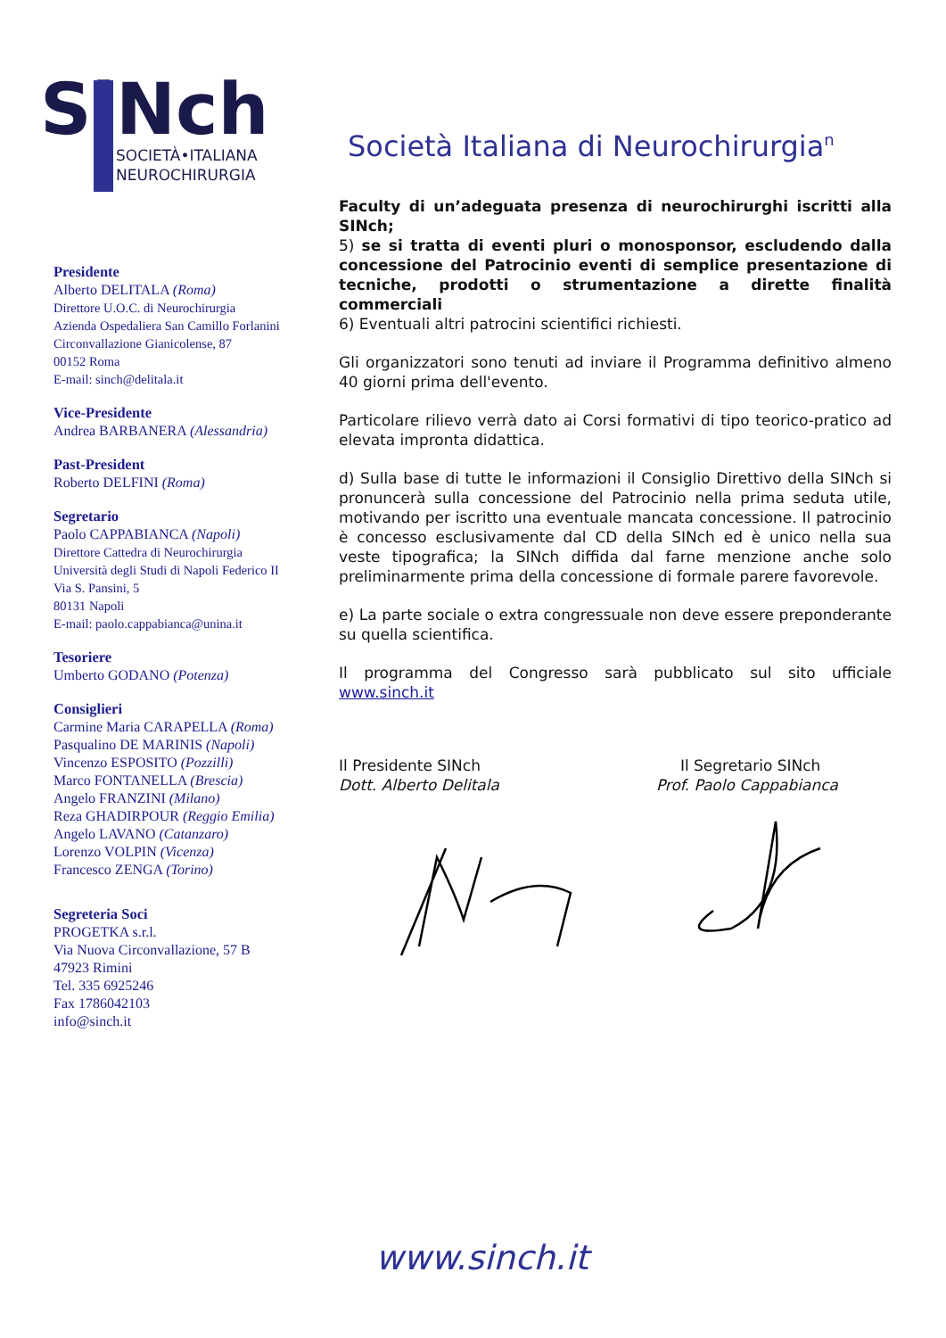SiNch
SOCIETÀ•ITALIANA
NEUROCHIRURGIA
Società Italiana di Neurochirurgia<sup>n</sup>
Presidente
Alberto DELITALA (Roma)
Direttore U.O.C. di Neurochirurgia
Azienda Ospedaliera San Camillo Forlanini
Circonvallazione Gianicolense, 87
00152 Roma
E-mail: sinch@delitala.it
Vice-Presidente
Andrea BARBANERA (Alessandria)
Past-President
Roberto DELFINI (Roma)
Segretario
Paolo CAPPABIANCA (Napoli)
Direttore Cattedra di Neurochirurgia
Università degli Studi di Napoli Federico II
Via S. Pansini, 5
80131 Napoli
E-mail: paolo.cappabianca@unina.it
Tesoriere
Umberto GODANO (Potenza)
Consiglieri
Carmine Maria CARAPELLA (Roma)
Pasqualino DE MARINIS (Napoli)
Vincenzo ESPOSITO (Pozzilli)
Marco FONTANELLA (Brescia)
Angelo FRANZINI (Milano)
Reza GHADIRPOUR (Reggio Emilia)
Angelo LAVANO (Catanzaro)
Lorenzo VOLPIN (Vicenza)
Francesco ZENGA (Torino)
Segreteria Soci
PROGETKA s.r.l.
Via Nuova Circonvallazione, 57 B
47923 Rimini
Tel. 335 6925246
Fax 1786042103
info@sinch.it
Faculty di un’adeguata presenza di neurochirurghi iscritti alla SINch;
5) se si tratta di eventi pluri o monosponsor, escludendo dalla concessione del Patrocinio eventi di semplice presentazione di tecniche, prodotti o strumentazione a dirette finalità commerciali
6) Eventuali altri patrocini scientifici richiesti.
Gli organizzatori sono tenuti ad inviare il Programma definitivo almeno 40 giorni prima dell'evento.
Particolare rilievo verrà dato ai Corsi formativi di tipo teorico-pratico ad elevata impronta didattica.
d) Sulla base di tutte le informazioni il Consiglio Direttivo della SINch si pronuncerà sulla concessione del Patrocinio nella prima seduta utile, motivando per iscritto una eventuale mancata concessione. Il patrocinio è concesso esclusivamente dal CD della SINch ed è unico nella sua veste tipografica; la SINch diffida dal farne menzione anche solo preliminarmente prima della concessione di formale parere favorevole.
e) La parte sociale o extra congressuale non deve essere preponderante su quella scientifica.
Il programma del Congresso sarà pubblicato sul sito ufficiale www.sinch.it
Il Presidente SINch
Dott. Alberto Delitala
Il Segretario SINch
Prof. Paolo Cappabianca
www.sinch.it